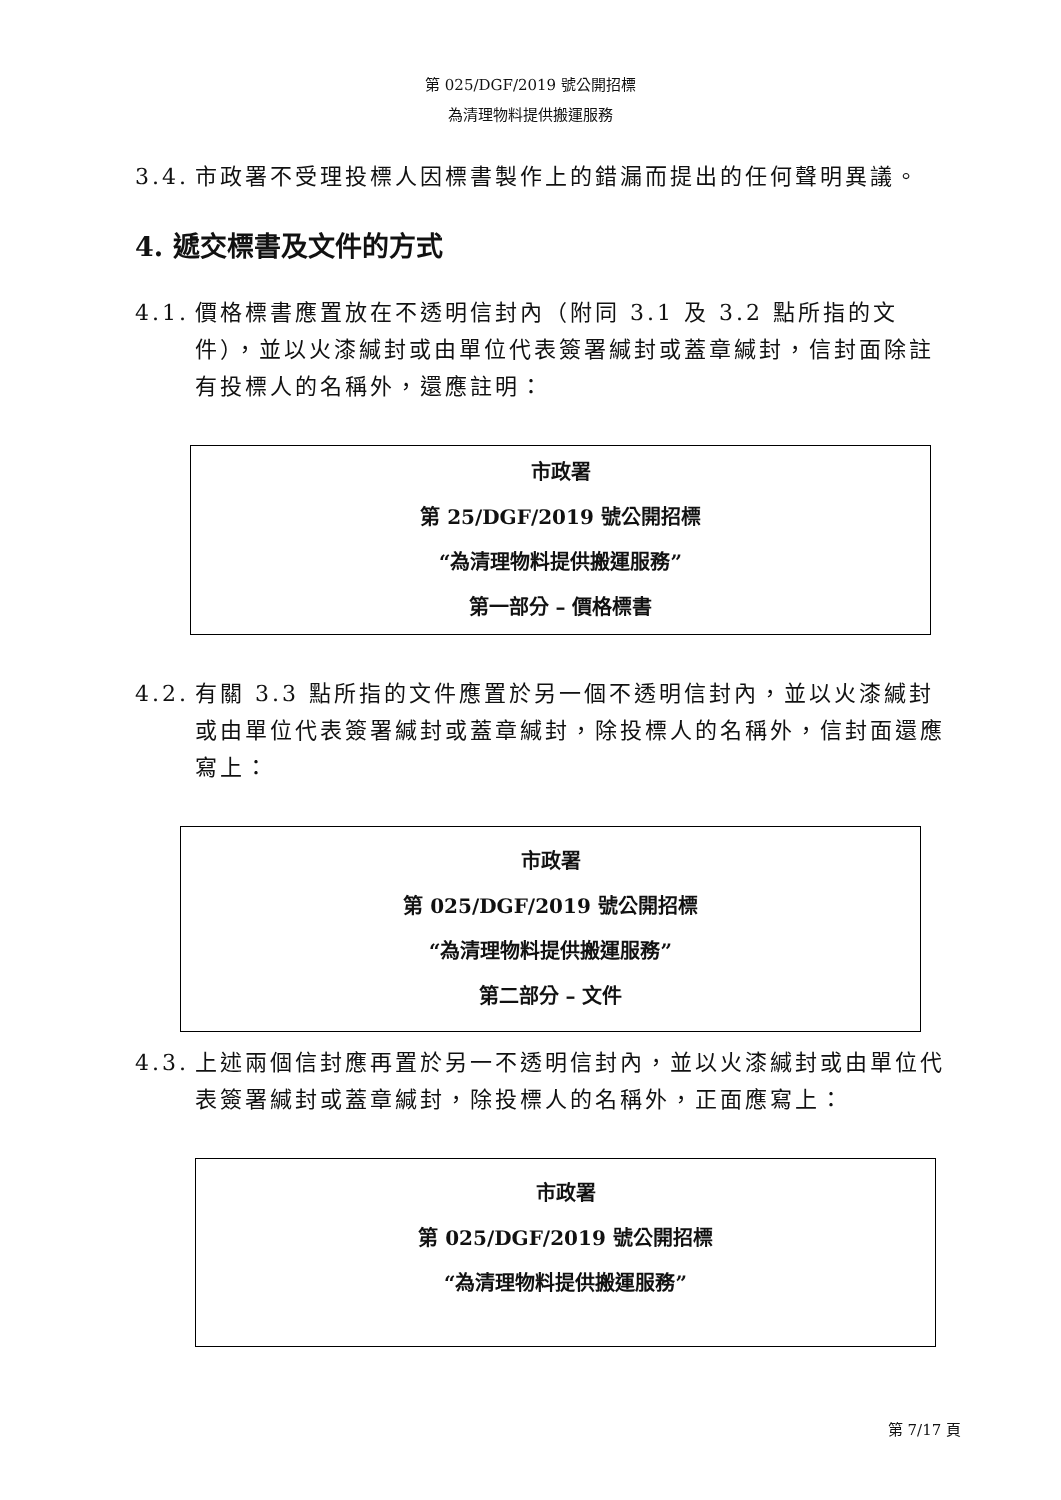第 025/DGF/2019 號公開招標
為清理物料提供搬運服務
3.4. 市政署不受理投標人因標書製作上的錯漏而提出的任何聲明異議。
4. 遞交標書及文件的方式
4.1. 價格標書應置放在不透明信封內（附同 3.1 及 3.2 點所指的文件），並以火漆緘封或由單位代表簽署緘封或蓋章緘封，信封面除註有投標人的名稱外，還應註明：
市政署
第 25/DGF/2019 號公開招標
“為清理物料提供搬運服務”
第一部分 – 價格標書
4.2. 有關 3.3 點所指的文件應置於另一個不透明信封內，並以火漆緘封或由單位代表簽署緘封或蓋章緘封，除投標人的名稱外，信封面還應寫上：
市政署
第 025/DGF/2019 號公開招標
“為清理物料提供搬運服務”
第二部分 – 文件
4.3. 上述兩個信封應再置於另一不透明信封內，並以火漆緘封或由單位代表簽署緘封或蓋章緘封，除投標人的名稱外，正面應寫上：
市政署
第 025/DGF/2019 號公開招標
“為清理物料提供搬運服務”
第 7/17 頁